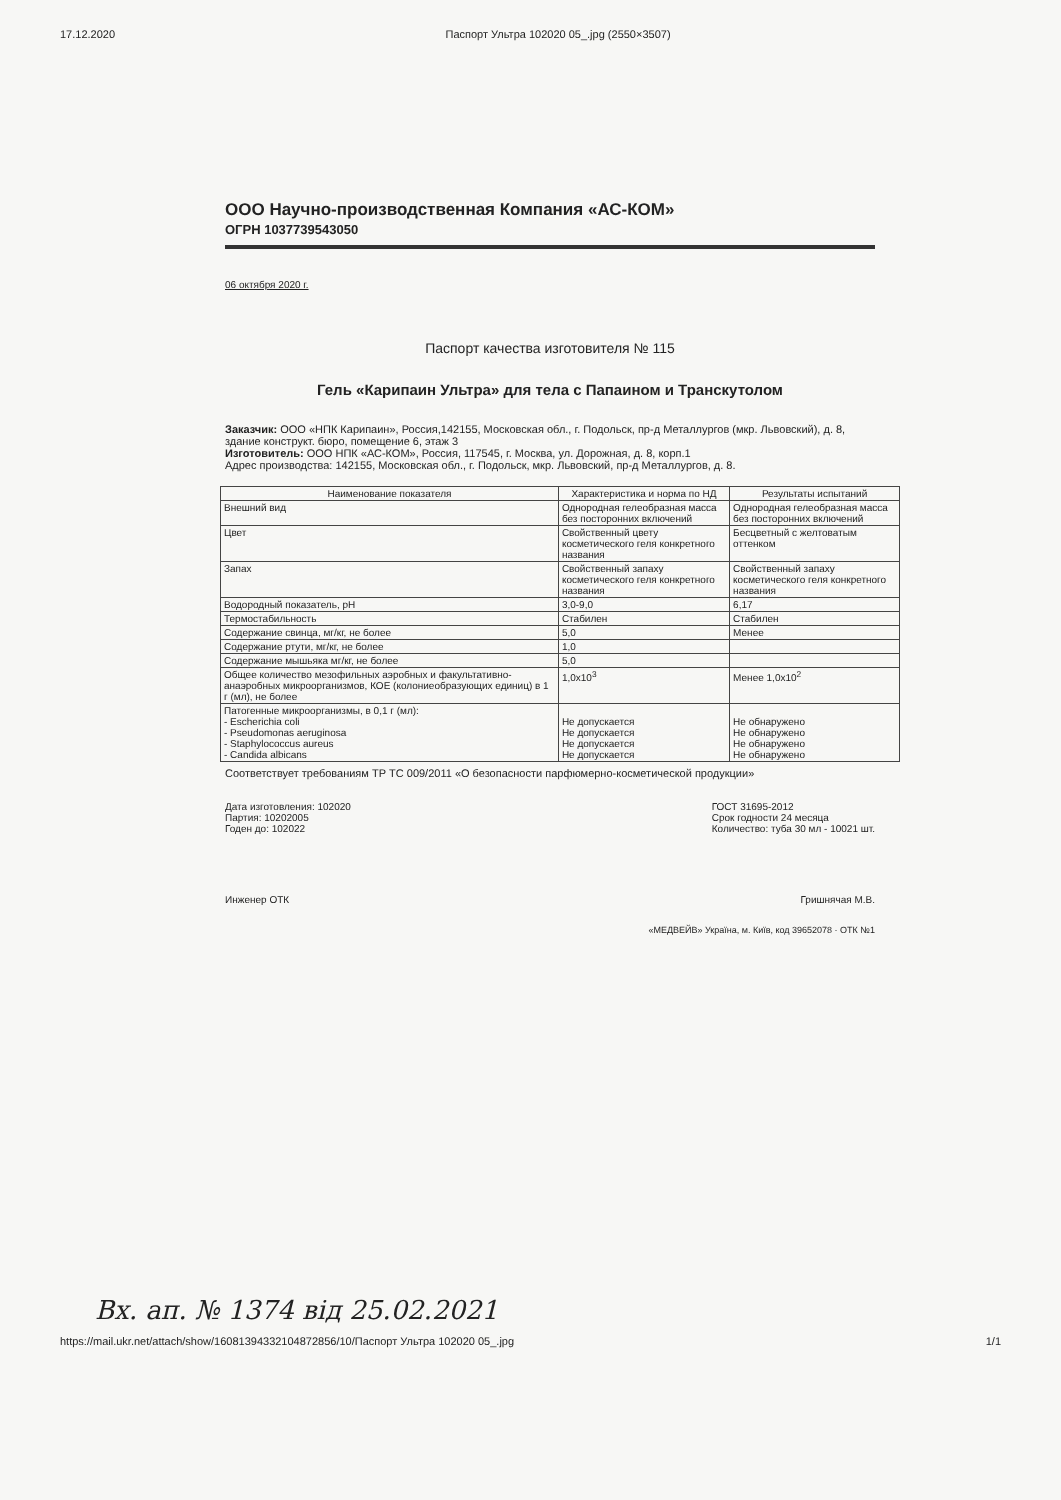17.12.2020 Паспорт Ультра 102020 05_.jpg (2550×3507)
ООО Научно-производственная Компания «АС-КОМ»
ОГРН 1037739543050
06 октября 2020 г.
Паспорт качества изготовителя № 115
Гель «Карипаин Ультра» для тела с Папаином и Транскутолом
Заказчик: ООО «НПК Карипаин», Россия,142155, Московская обл., г. Подольск, пр-д Металлургов (мкр. Львовский), д. 8, здание конструкт. бюро, помещение 6, этаж 3
Изготовитель: ООО НПК «АС-КОМ», Россия, 117545, г. Москва, ул. Дорожная, д. 8, корп.1
Адрес производства: 142155, Московская обл., г. Подольск, мкр. Львовский, пр-д Металлургов, д. 8.
| Наименование показателя | Характеристика и норма по НД | Результаты испытаний |
| --- | --- | --- |
| Внешний вид | Однородная гелеобразная масса без посторонних включений | Однородная гелеобразная масса без посторонних включений |
| Цвет | Свойственный цвету косметического геля конкретного названия | Бесцветный с желтоватым оттенком |
| Запах | Свойственный запаху косметического геля конкретного названия | Свойственный запаху косметического геля конкретного названия |
| Водородный показатель, pH | 3,0-9,0 | 6,17 |
| Термостабильность | Стабилен | Стабилен |
| Содержание свинца, мг/кг, не более | 5,0 | Менее |
| Содержание ртути, мг/кг, не более | 1,0 | |
| Содержание мышьяка мг/кг, не более | 5,0 | |
| Общее количество мезофильных аэробных и факультативно-анаэробных микроорганизмов, КОЕ (колониеобразующих единиц) в 1 г (мл), не более | 1,0x10<sup>3</sup> | Менее 1,0x10<sup>2</sup> |
| Патогенные микроорганизмы, в 0,1 г (мл): - Escherichia coli - Pseudomonas aeruginosa - Staphylococcus aureus - Candida albicans | Не допускается Не допускается Не допускается Не допускается | Не обнаружено Не обнаружено Не обнаружено Не обнаружено |
Соответствует требованиям ТР ТС 009/2011 «О безопасности парфюмерно-косметической продукции»
Дата изготовления: 102020
Партия: 10202005
Годен до: 102022
ГОСТ 31695-2012
Срок годности 24 месяца
Количество: туба 30 мл - 10021 шт.
Инженер ОТК Гришнячая М.В.
«МЕДВЕЙВ» Україна, м. Київ, код 39652078 · ОТК №1
Вх. ап. № 1374 від 25.02.2021
https://mail.ukr.net/attach/show/16081394332104872856/10/Паспорт Ультра 102020 05_.jpg 1/1